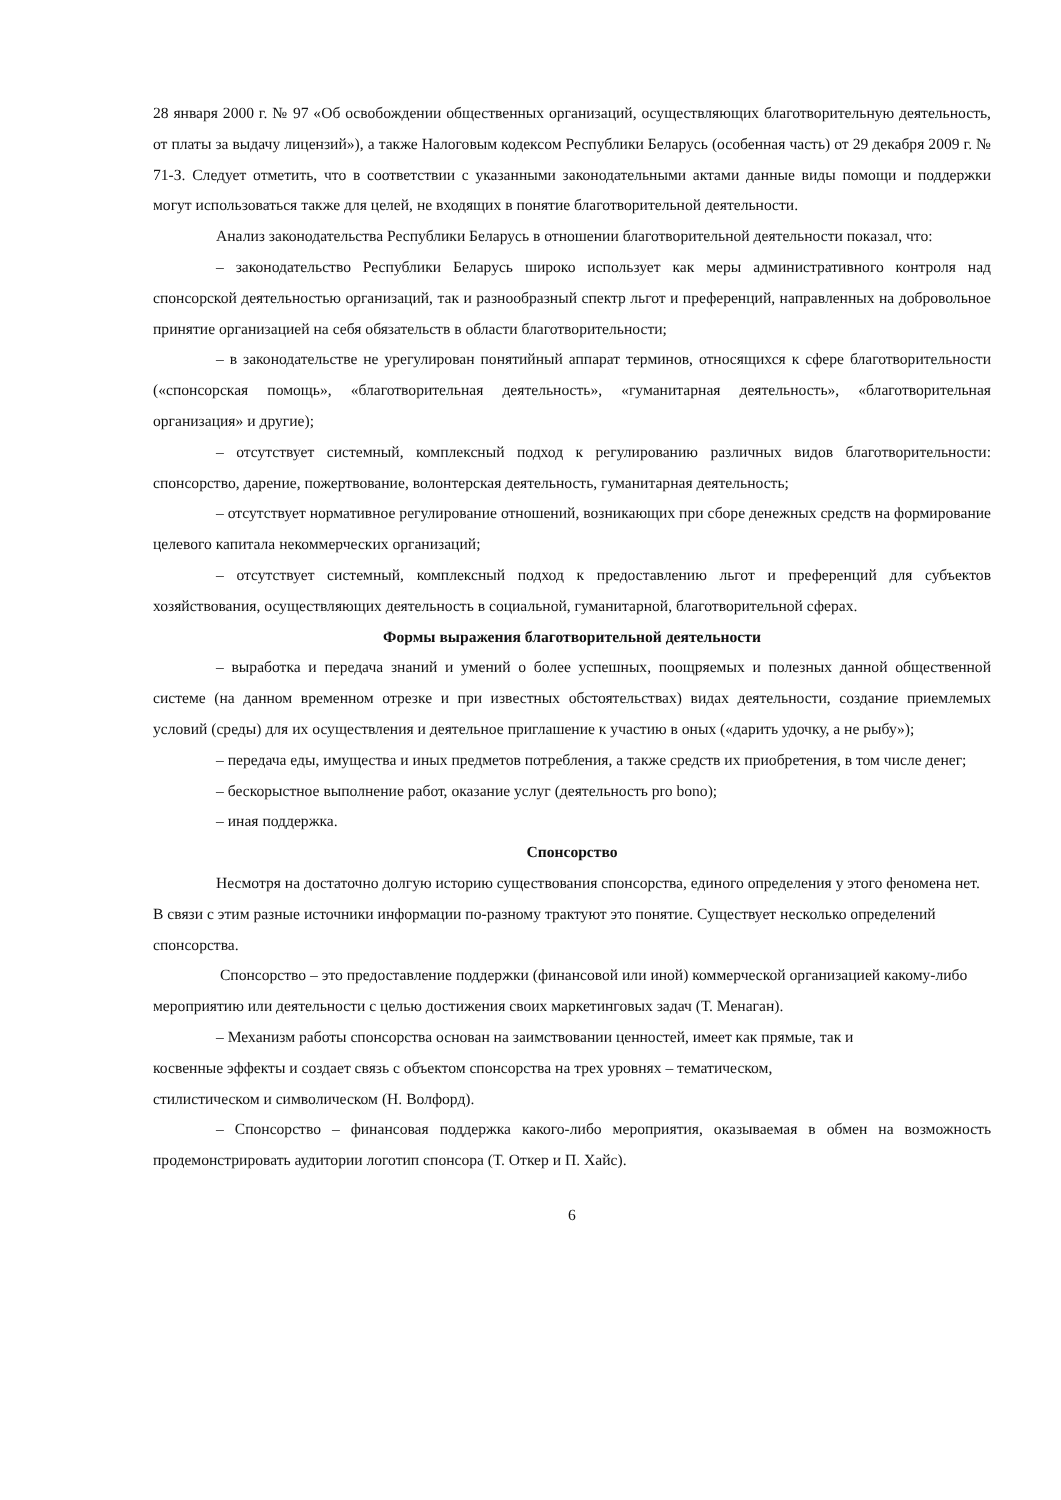28 января 2000 г. № 97 «Об освобождении общественных организаций, осуществляющих благотворительную деятельность, от платы за выдачу лицензий»), а также Налоговым кодексом Республики Беларусь (особенная часть) от 29 декабря 2009 г. № 71-З. Следует отметить, что в соответствии с указанными законодательными актами данные виды помощи и поддержки могут использоваться также для целей, не входящих в понятие благотворительной деятельности.
Анализ законодательства Республики Беларусь в отношении благотворительной деятельности показал, что:
– законодательство Республики Беларусь широко использует как меры административного контроля над спонсорской деятельностью организаций, так и разнообразный спектр льгот и преференций, направленных на добровольное принятие организацией на себя обязательств в области благотворительности;
– в законодательстве не урегулирован понятийный аппарат терминов, относящихся к сфере благотворительности («спонсорская помощь», «благотворительная деятельность», «гуманитарная деятельность», «благотворительная организация» и другие);
– отсутствует системный, комплексный подход к регулированию различных видов благотворительности: спонсорство, дарение, пожертвование, волонтерская деятельность, гуманитарная деятельность;
– отсутствует нормативное регулирование отношений, возникающих при сборе денежных средств на формирование целевого капитала некоммерческих организаций;
– отсутствует системный, комплексный подход к предоставлению льгот и преференций для субъектов хозяйствования, осуществляющих деятельность в социальной, гуманитарной, благотворительной сферах.
Формы выражения благотворительной деятельности
– выработка и передача знаний и умений о более успешных, поощряемых и полезных данной общественной системе (на данном временном отрезке и при известных обстоятельствах) видах деятельности, создание приемлемых условий (среды) для их осуществления и деятельное приглашение к участию в оных («дарить удочку, а не рыбу»);
– передача еды, имущества и иных предметов потребления, а также средств их приобретения, в том числе денег;
– бескорыстное выполнение работ, оказание услуг (деятельность pro bono);
– иная поддержка.
Спонсорство
Несмотря на достаточно долгую историю существования спонсорства, единого определения у этого феномена нет. В связи с этим разные источники информации по-разному трактуют это понятие. Существует несколько определений спонсорства.
Спонсорство – это предоставление поддержки (финансовой или иной) коммерческой организацией какому-либо мероприятию или деятельности с целью достижения своих маркетинговых задач (Т. Менаган).
– Механизм работы спонсорства основан на заимствовании ценностей, имеет как прямые, так и
косвенные эффекты и создает связь с объектом спонсорства на трех уровнях – тематическом,
стилистическом и символическом (Н. Волфорд).
– Спонсорство – финансовая поддержка какого-либо мероприятия, оказываемая в обмен на возможность продемонстрировать аудитории логотип спонсора (Т. Откер и П. Хайс).
6